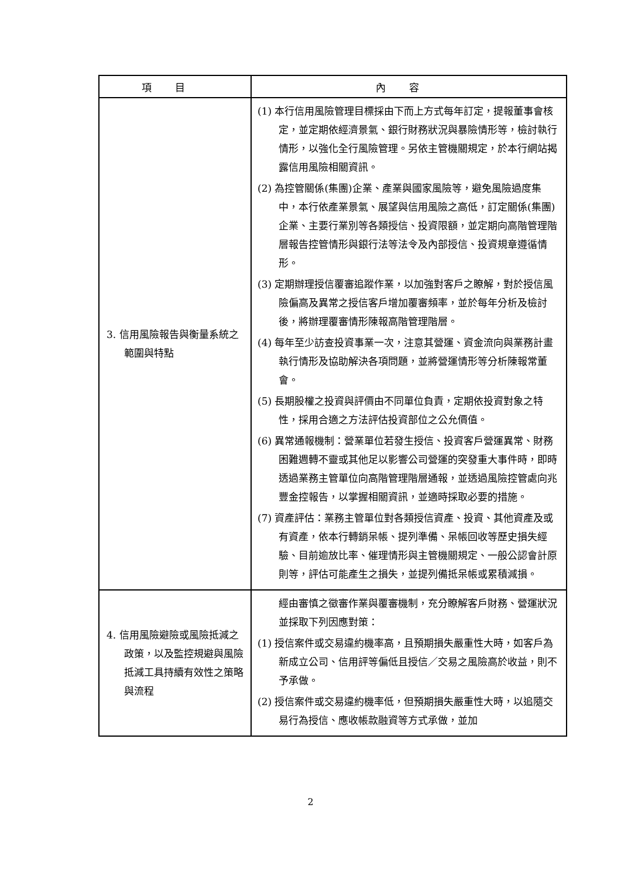| 項目 | 內容 |
| --- | --- |
| 3. 信用風險報告與衡量系統之範圍與特點 | (1) 本行信用風險管理目標採由下而上方式每年訂定，提報董事會核定，並定期依經濟景氣、銀行財務狀況與暴險情形等，檢討執行情形，以強化全行風險管理。另依主管機關規定，於本行網站揭露信用風險相關資訊。 (2) 為控管關係(集團)企業、產業與國家風險等，避免風險過度集中，本行依產業景氣、展望與信用風險之高低，訂定關係(集團)企業、主要行業別等各類授信、投資限額，並定期向高階管理階層報告控管情形與銀行法等法令及內部授信、投資規章遵循情形。 (3) 定期辦理授信覆審追蹤作業，以加強對客戶之瞭解，對於授信風險偏高及異常之授信客戶增加覆審頻率，並於每年分析及檢討後，將辦理覆審情形陳報高階管理階層。 (4) 每年至少訪查投資事業一次，注意其營運、資金流向與業務計畫執行情形及協助解決各項問題，並將營運情形等分析陳報常董會。 (5) 長期股權之投資與評價由不同單位負責，定期依投資對象之特性，採用合適之方法評估投資部位之公允價值。 (6) 異常通報機制：營業單位若發生授信、投資客戶營運異常、財務困難週轉不靈或其他足以影響公司營運的突發重大事件時，即時透過業務主管單位向高階管理階層通報，並透過風險控管處向兆豐金控報告，以掌握相關資訊，並適時採取必要的措施。 (7) 資產評估：業務主管單位對各類授信資產、投資、其他資產及或有資產，依本行轉銷呆帳、提列準備、呆帳回收等歷史損失經驗、目前逾放比率、催理情形與主管機關規定、一般公認會計原則等，評估可能產生之損失，並提列備抵呆帳或累積減損。 |
| 4. 信用風險避險或風險抵減之政策，以及監控規避與風險抵減工具持續有效性之策略與流程 | 經由審慎之徵審作業與覆審機制，充分瞭解客戶財務、營運狀況並採取下列因應對策： (1) 授信案件或交易違約機率高，且預期損失嚴重性大時，如客戶為新成立公司、信用評等偏低且授信／交易之風險高於收益，則不予承做。 (2) 授信案件或交易違約機率低，但預期損失嚴重性大時，以追隨交易行為授信、應收帳款融資等方式承做，並加 |
2